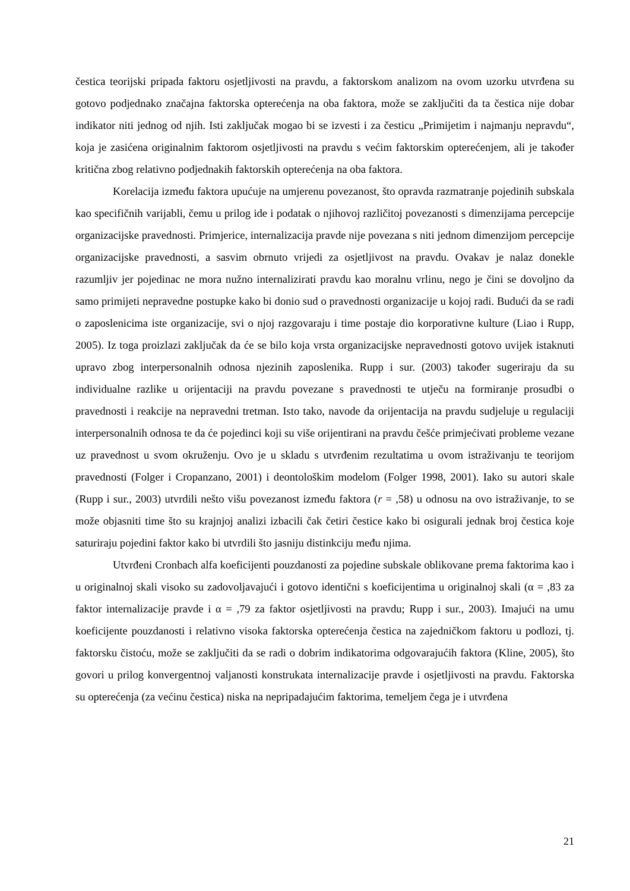čestica teorijski pripada faktoru osjetljivosti na pravdu, a faktorskom analizom na ovom uzorku utvrđena su gotovo podjednako značajna faktorska opterećenja na oba faktora, može se zaključiti da ta čestica nije dobar indikator niti jednog od njih. Isti zaključak mogao bi se izvesti i za česticu „Primijetim i najmanju nepravdu“, koja je zasićena originalnim faktorom osjetljivosti na pravdu s većim faktorskim opterećenjem, ali je također kritična zbog relativno podjednakih faktorskih opterećenja na oba faktora.
Korelacija između faktora upućuje na umjerenu povezanost, što opravda razmatranje pojedinih subskala kao specifičnih varijabli, čemu u prilog ide i podatak o njihovoj različitoj povezanosti s dimenzijama percepcije organizacijske pravednosti. Primjerice, internalizacija pravde nije povezana s niti jednom dimenzijom percepcije organizacijske pravednosti, a sasvim obrnuto vrijedi za osjetljivost na pravdu. Ovakav je nalaz donekle razumljiv jer pojedinac ne mora nužno internalizirati pravdu kao moralnu vrlinu, nego je čini se dovoljno da samo primijeti nepravedne postupke kako bi donio sud o pravednosti organizacije u kojoj radi. Budući da se radi o zaposlenicima iste organizacije, svi o njoj razgovaraju i time postaje dio korporativne kulture (Liao i Rupp, 2005). Iz toga proizlazi zaključak da će se bilo koja vrsta organizacijske nepravednosti gotovo uvijek istaknuti upravo zbog interpersonalnih odnosa njezinih zaposlenika. Rupp i sur. (2003) također sugeriraju da su individualne razlike u orijentaciji na pravdu povezane s pravednosti te utječu na formiranje prosudbi o pravednosti i reakcije na nepravedni tretman. Isto tako, navode da orijentacija na pravdu sudjeluje u regulaciji interpersonalnih odnosa te da će pojedinci koji su više orijentirani na pravdu češće primjećivati probleme vezane uz pravednost u svom okruženju. Ovo je u skladu s utvrđenim rezultatima u ovom istraživanju te teorijom pravednosti (Folger i Cropanzano, 2001) i deontološkim modelom (Folger 1998, 2001). Iako su autori skale (Rupp i sur., 2003) utvrdili nešto višu povezanost između faktora (r = ,58) u odnosu na ovo istraživanje, to se može objasniti time što su krajnjoj analizi izbacili čak četiri čestice kako bi osigurali jednak broj čestica koje saturiraju pojedini faktor kako bi utvrdili što jasniju distinkciju među njima.
Utvrđeni Cronbach alfa koeficijenti pouzdanosti za pojedine subskale oblikovane prema faktorima kao i u originalnoj skali visoko su zadovoljavajući i gotovo identični s koeficijentima u originalnoj skali (α = ,83 za faktor internalizacije pravde i α = ,79 za faktor osjetljivosti na pravdu; Rupp i sur., 2003). Imajući na umu koeficijente pouzdanosti i relativno visoka faktorska opterećenja čestica na zajedničkom faktoru u podlozi, tj. faktorsku čistoću, može se zaključiti da se radi o dobrim indikatorima odgovarajućih faktora (Kline, 2005), što govori u prilog konvergentnoj valjanosti konstrukata internalizacije pravde i osjetljivosti na pravdu. Faktorska su opterećenja (za većinu čestica) niska na nepripadajućim faktorima, temeljem čega je i utvrđena
21